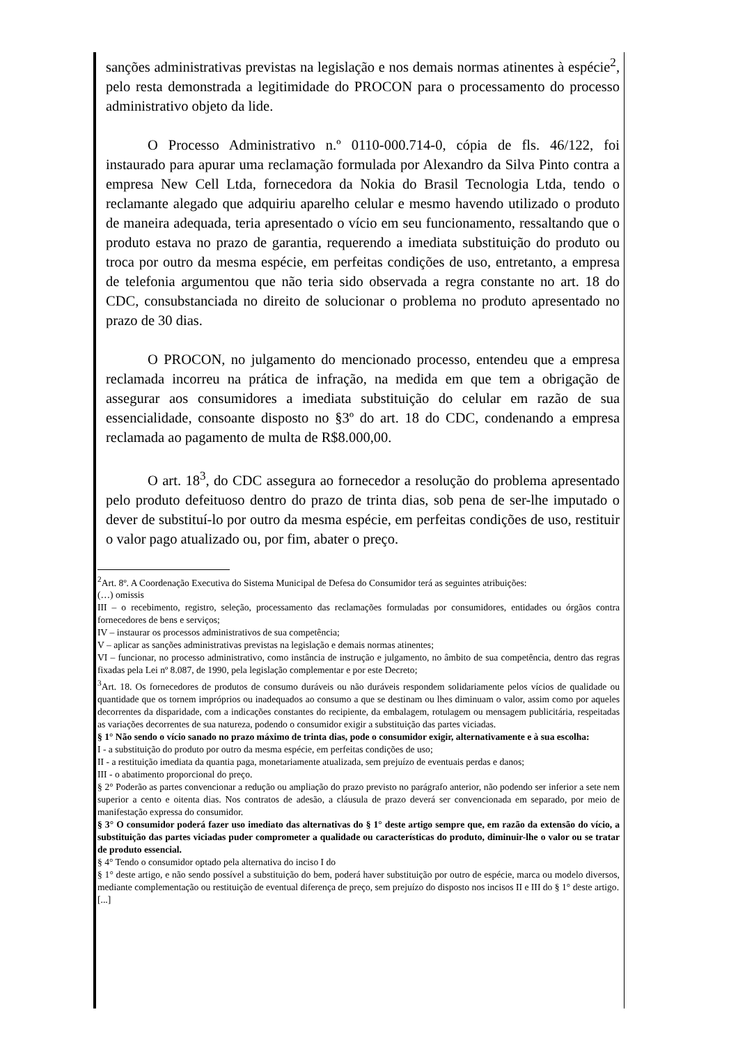sanções administrativas previstas na legislação e nos demais normas atinentes à espécie<sup>2</sup>, pelo resta demonstrada a legitimidade do PROCON para o processamento do processo administrativo objeto da lide.
O Processo Administrativo n.º 0110-000.714-0, cópia de fls. 46/122, foi instaurado para apurar uma reclamação formulada por Alexandro da Silva Pinto contra a empresa New Cell Ltda, fornecedora da Nokia do Brasil Tecnologia Ltda, tendo o reclamante alegado que adquiriu aparelho celular e mesmo havendo utilizado o produto de maneira adequada, teria apresentado o vício em seu funcionamento, ressaltando que o produto estava no prazo de garantia, requerendo a imediata substituição do produto ou troca por outro da mesma espécie, em perfeitas condições de uso, entretanto, a empresa de telefonia argumentou que não teria sido observada a regra constante no art. 18 do CDC, consubstanciada no direito de solucionar o problema no produto apresentado no prazo de 30 dias.
O PROCON, no julgamento do mencionado processo, entendeu que a empresa reclamada incorreu na prática de infração, na medida em que tem a obrigação de assegurar aos consumidores a imediata substituição do celular em razão de sua essencialidade, consoante disposto no §3º do art. 18 do CDC, condenando a empresa reclamada ao pagamento de multa de R$8.000,00.
O art. 18<sup>3</sup>, do CDC assegura ao fornecedor a resolução do problema apresentado pelo produto defeituoso dentro do prazo de trinta dias, sob pena de ser-lhe imputado o dever de substituí-lo por outro da mesma espécie, em perfeitas condições de uso, restituir o valor pago atualizado ou, por fim, abater o preço.
<sup>2</sup> Art. 8º. A Coordenação Executiva do Sistema Municipal de Defesa do Consumidor terá as seguintes atribuições:
(…) omissis
III – o recebimento, registro, seleção, processamento das reclamações formuladas por consumidores, entidades ou órgãos contra fornecedores de bens e serviços;
IV – instaurar os processos administrativos de sua competência;
V – aplicar as sanções administrativas previstas na legislação e demais normas atinentes;
VI – funcionar, no processo administrativo, como instância de instrução e julgamento, no âmbito de sua competência, dentro das regras fixadas pela Lei nº 8.087, de 1990, pela legislação complementar e por este Decreto;
<sup>3</sup> Art. 18. Os fornecedores de produtos de consumo duráveis ou não duráveis respondem solidariamente pelos vícios de qualidade ou quantidade que os tornem impróprios ou inadequados ao consumo a que se destinam ou lhes diminuam o valor, assim como por aqueles decorrentes da disparidade, com a indicações constantes do recipiente, da embalagem, rotulagem ou mensagem publicitária, respeitadas as variações decorrentes de sua natureza, podendo o consumidor exigir a substituição das partes viciadas.
§ 1° Não sendo o vício sanado no prazo máximo de trinta dias, pode o consumidor exigir, alternativamente e à sua escolha:
I - a substituição do produto por outro da mesma espécie, em perfeitas condições de uso;
II - a restituição imediata da quantia paga, monetariamente atualizada, sem prejuízo de eventuais perdas e danos;
III - o abatimento proporcional do preço.
§ 2° Poderão as partes convencionar a redução ou ampliação do prazo previsto no parágrafo anterior, não podendo ser inferior a sete nem superior a cento e oitenta dias. Nos contratos de adesão, a cláusula de prazo deverá ser convencionada em separado, por meio de manifestação expressa do consumidor.
§ 3° O consumidor poderá fazer uso imediato das alternativas do § 1° deste artigo sempre que, em razão da extensão do vício, a substituição das partes viciadas puder comprometer a qualidade ou características do produto, diminuir-lhe o valor ou se tratar de produto essencial.
§ 4° Tendo o consumidor optado pela alternativa do inciso I do
§ 1° deste artigo, e não sendo possível a substituição do bem, poderá haver substituição por outro de espécie, marca ou modelo diversos, mediante complementação ou restituição de eventual diferença de preço, sem prejuízo do disposto nos incisos II e III do § 1° deste artigo.
[...]